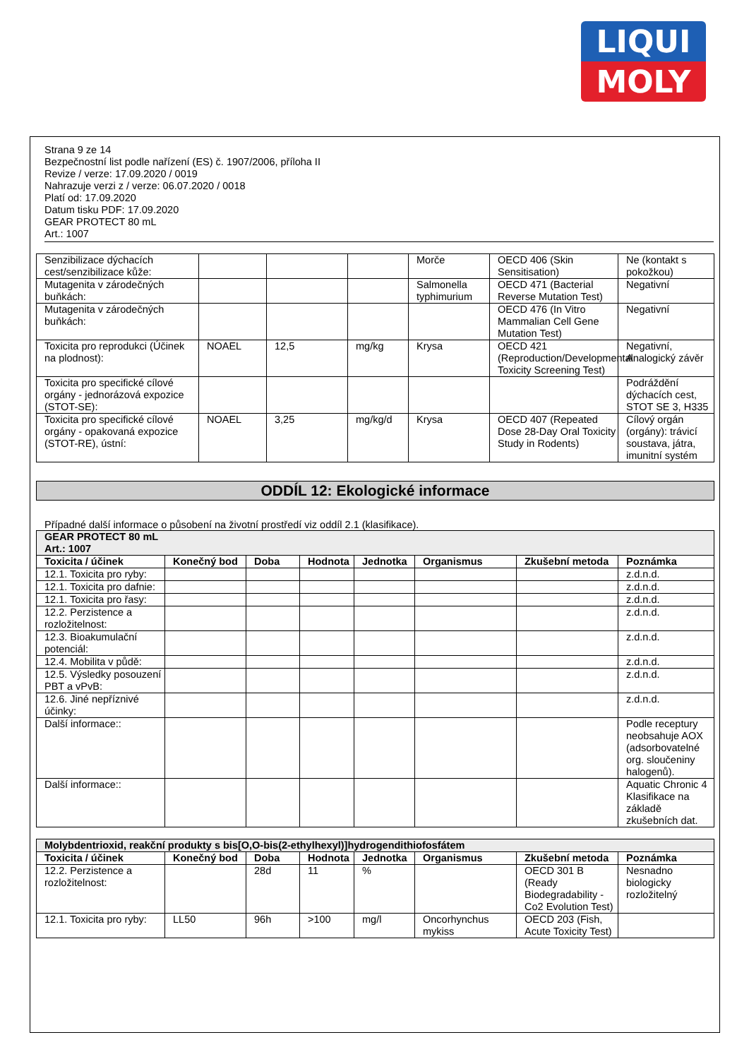LIQUI
MOLY
Strana 9 ze 14
Bezpečnostní list podle nařízení (ES) č. 1907/2006, příloha II
Revize / verze: 17.09.2020 / 0019
Nahrazuje verzi z / verze: 06.07.2020 / 0018
Platí od: 17.09.2020
Datum tisku PDF: 17.09.2020
GEAR PROTECT 80 mL
Art.: 1007
| Senzibilizace dýchacích cest/senzibilizace kůže: | | | | Morče | OECD 406 (Skin Sensitisation) | Ne (kontakt s pokožkou) |
| Mutagenita v zárodečných buňkách: | | | | Salmonella typhimurium | OECD 471 (Bacterial Reverse Mutation Test) | Negativní |
| Mutagenita v zárodečných buňkách: | | | | | OECD 476 (In Vitro Mammalian Cell Gene Mutation Test) | Negativní |
| Toxicita pro reprodukci (Účinek na plodnost): | NOAEL | 12,5 | mg/kg | Krysa | OECD 421 (Reproduction/Developmental Toxicity Screening Test) | Negativní, Analogický závěr |
| Toxicita pro specifické cílové orgány - jednorázová expozice (STOT-SE): | | | | | | Podráždění dýchacích cest, STOT SE 3, H335 |
| Toxicita pro specifické cílové orgány - opakovaná expozice (STOT-RE), ústní: | NOAEL | 3,25 | mg/kg/d | Krysa | OECD 407 (Repeated Dose 28-Day Oral Toxicity Study in Rodents) | Cílový orgán (orgány): trávicí soustava, játra, imunitní systém |
ODDÍL 12: Ekologické informace
Případné další informace o působení na životní prostředí viz oddíl 2.1 (klasifikace).
| GEAR PROTECT 80 mL Art.: 1007 | | | | | | | |
| Toxicita / účinek | Konečný bod | Doba | Hodnota | Jednotka | Organismus | Zkušební metoda | Poznámka |
| 12.1. Toxicita pro ryby: | | | | | | | z.d.n.d. |
| 12.1. Toxicita pro dafnie: | | | | | | | z.d.n.d. |
| 12.1. Toxicita pro řasy: | | | | | | | z.d.n.d. |
| 12.2. Perzistence a rozložitelnost: | | | | | | | z.d.n.d. |
| 12.3. Bioakumulační potenciál: | | | | | | | z.d.n.d. |
| 12.4. Mobilita v půdě: | | | | | | | z.d.n.d. |
| 12.5. Výsledky posouzení PBT a vPvB: | | | | | | | z.d.n.d. |
| 12.6. Jiné nepříznivé účinky: | | | | | | | z.d.n.d. |
| Další informace:: | | | | | | | Podle receptury neobsahuje AOX (adsorbovatelné org. sloučeniny halogenů). |
| Další informace:: | | | | | | | Aquatic Chronic 4 Klasifikace na základě zkušebních dat. |
| Molybdentrioxid, reakční produkty s bis[O,O-bis(2-ethylhexyl)]hydrogendithiofosfátem | | | | | | | |
| Toxicita / účinek | Konečný bod | Doba | Hodnota | Jednotka | Organismus | Zkušební metoda | Poznámka |
| 12.2. Perzistence a rozložitelnost: | | 28d | 11 | % | | OECD 301 B (Ready Biodegradability - Co2 Evolution Test) | Nesnadno biologicky rozložitelný |
| 12.1. Toxicita pro ryby: | LL50 | 96h | >100 | mg/l | Oncorhynchus mykiss | OECD 203 (Fish, Acute Toxicity Test) | |